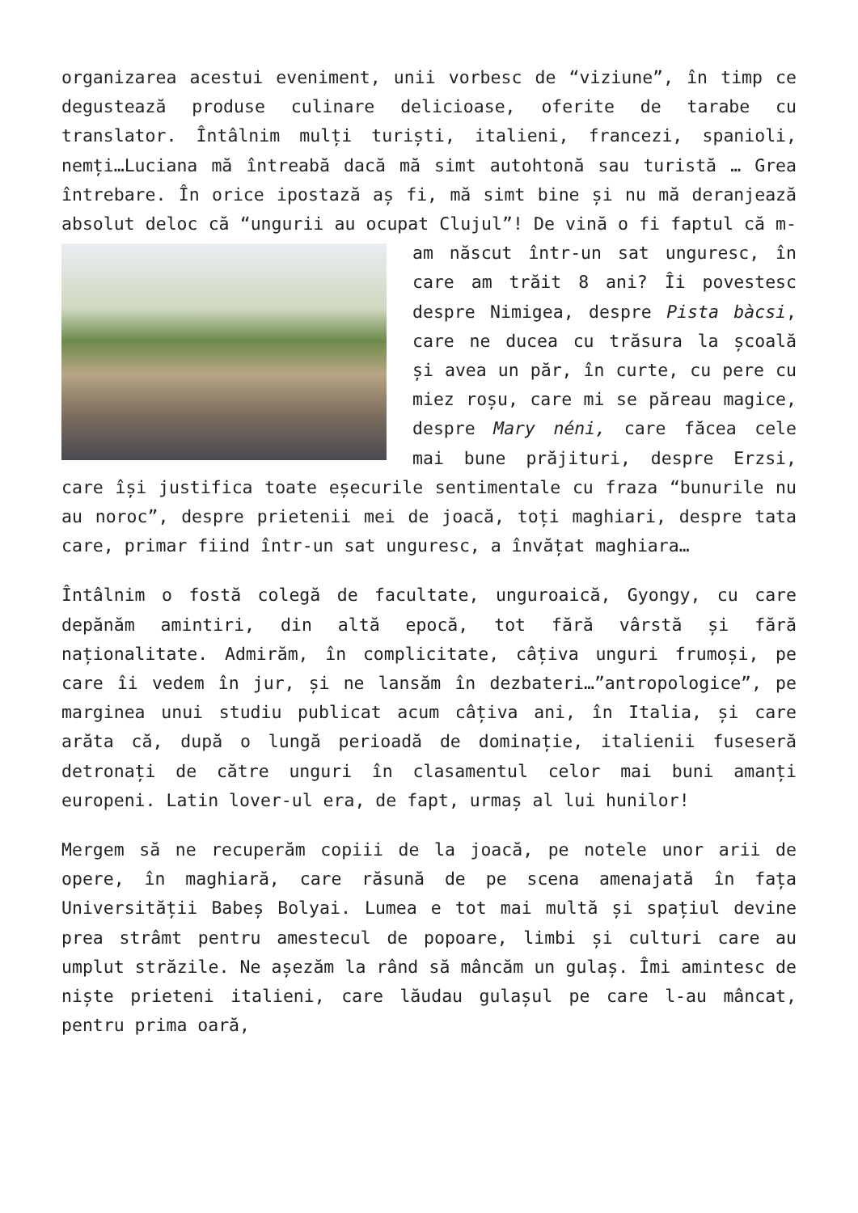organizarea acestui eveniment, unii vorbesc de “viziune”, în timp ce degustează produse culinare delicioase, oferite de tarabe cu translator. Întâlnim mulți turiști, italieni, francezi, spanioli, nemți…Luciana mă întreabă dacă mă simt autohtonă sau turistă … Grea întrebare. În orice ipostază aș fi, mă simt bine și nu mă deranjează absolut deloc că “ungurii au ocupat Clujul”! De vină o fi faptul că m-am născut într-un sat unguresc, în care am trăit 8 ani? Îi povestesc despre Nimigea, despre Pista bàcsi, care ne ducea cu trăsura la școală și avea un păr, în curte, cu pere cu miez roșu, care mi se păreau magice, despre Mary néni, care făcea cele mai bune prăjituri, despre Erzsi, care își justifica toate eșecurile sentimentale cu fraza “bunurile nu au noroc”, despre prietenii mei de joacă, toți maghiari, despre tata care, primar fiind într-un sat unguresc, a învățat maghiara…
Întâlnim o fostă colegă de facultate, unguroaică, Gyongy, cu care depănăm amintiri, din altă epocă, tot fără vârstă și fără naționalitate. Admirăm, în complicitate, câțiva unguri frumoși, pe care îi vedem în jur, și ne lansăm în dezbateri…”antropologice”, pe marginea unui studiu publicat acum câțiva ani, în Italia, și care arăta că, după o lungă perioadă de dominație, italienii fuseseră detronați de către unguri în clasamentul celor mai buni amanți europeni. Latin lover-ul era, de fapt, urmaș al lui hunilor!
Mergem să ne recuperăm copiii de la joacă, pe notele unor arii de opere, în maghiară, care răsună de pe scena amenajată în fața Universității Babeș Bolyai. Lumea e tot mai multă și spațiul devine prea strâmt pentru amestecul de popoare, limbi și culturi care au umplut străzile. Ne așezăm la rând să mâncăm un gulaș. Îmi amintesc de niște prieteni italieni, care lăudau gulașul pe care l-au mâncat, pentru prima oară,